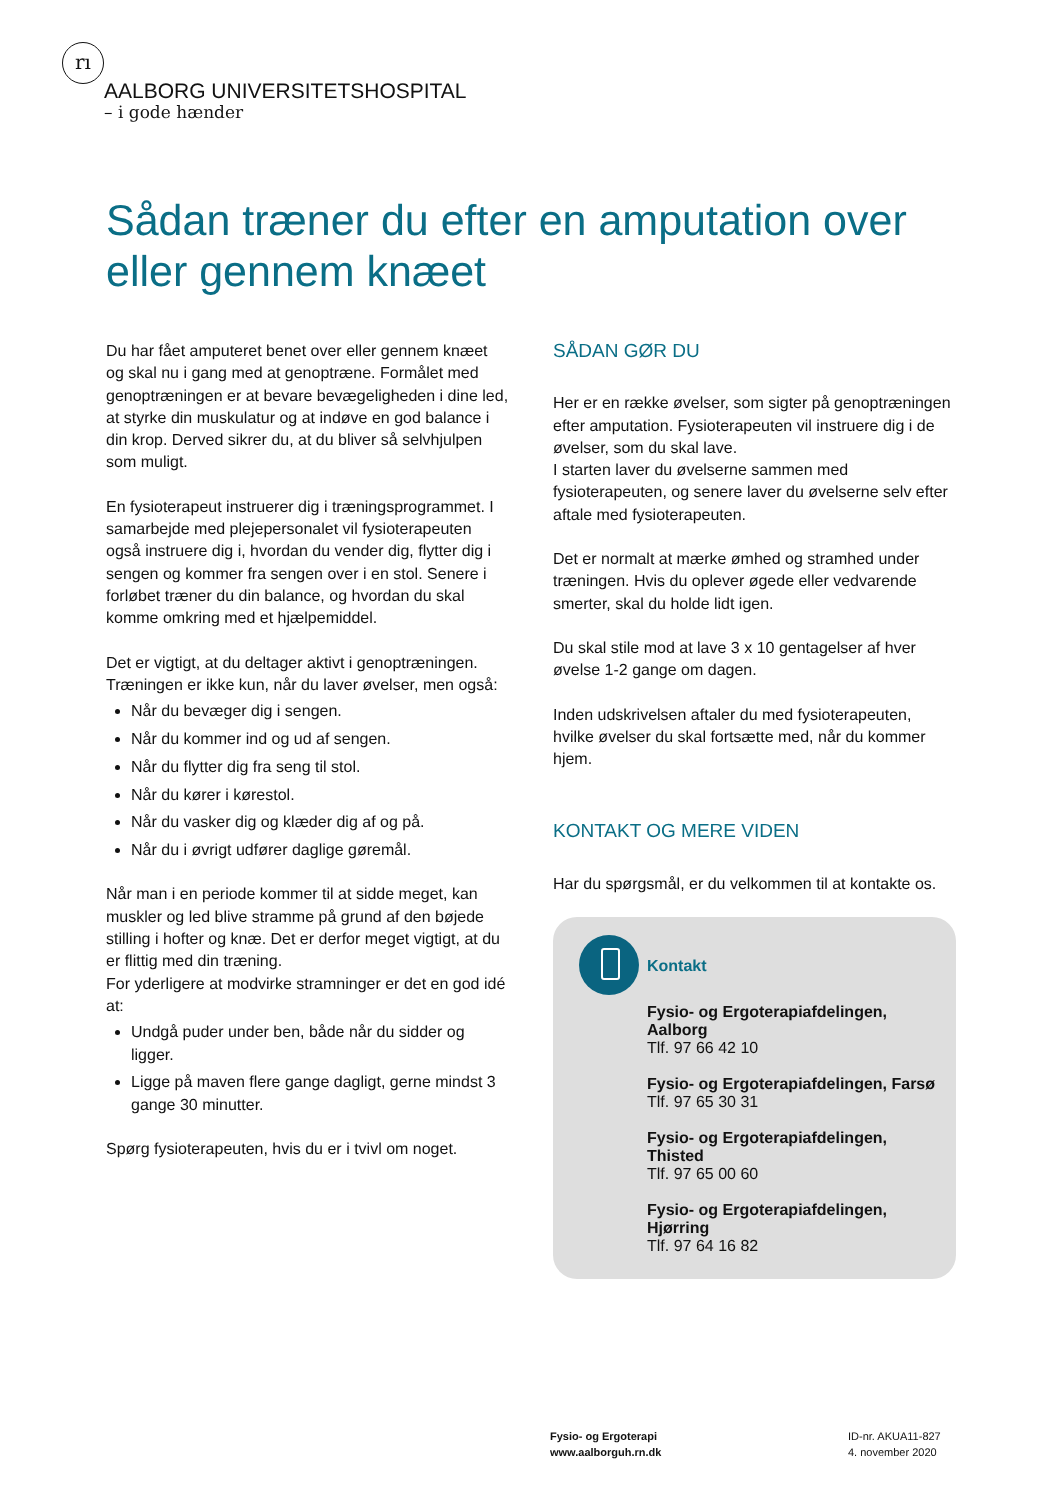rı
AALBORG UNIVERSITETSHOSPITAL
– i gode hænder
Sådan træner du efter en amputation over eller gennem knæet
Du har fået amputeret benet over eller gennem knæet og skal nu i gang med at genoptræne. Formålet med genoptræningen er at bevare bevægeligheden i dine led, at styrke din muskulatur og at indøve en god balance i din krop. Derved sikrer du, at du bliver så selvhjulpen som muligt.
En fysioterapeut instruerer dig i træningsprogrammet. I samarbejde med plejepersonalet vil fysioterapeuten også instruere dig i, hvordan du vender dig, flytter dig i sengen og kommer fra sengen over i en stol. Senere i forløbet træner du din balance, og hvordan du skal komme omkring med et hjælpemiddel.
Det er vigtigt, at du deltager aktivt i genoptræningen. Træningen er ikke kun, når du laver øvelser, men også:
Når du bevæger dig i sengen.
Når du kommer ind og ud af sengen.
Når du flytter dig fra seng til stol.
Når du kører i kørestol.
Når du vasker dig og klæder dig af og på.
Når du i øvrigt udfører daglige gøremål.
Når man i en periode kommer til at sidde meget, kan muskler og led blive stramme på grund af den bøjede stilling i hofter og knæ. Det er derfor meget vigtigt, at du er flittig med din træning.
For yderligere at modvirke stramninger er det en god idé at:
Undgå puder under ben, både når du sidder og ligger.
Ligge på maven flere gange dagligt, gerne mindst 3 gange 30 minutter.
Spørg fysioterapeuten, hvis du er i tvivl om noget.
SÅDAN GØR DU
Her er en række øvelser, som sigter på genoptræningen efter amputation. Fysioterapeuten vil instruere dig i de øvelser, som du skal lave.
I starten laver du øvelserne sammen med fysioterapeuten, og senere laver du øvelserne selv efter aftale med fysioterapeuten.
Det er normalt at mærke ømhed og stramhed under træningen. Hvis du oplever øgede eller vedvarende smerter, skal du holde lidt igen.
Du skal stile mod at lave 3 x 10 gentagelser af hver øvelse 1-2 gange om dagen.
Inden udskrivelsen aftaler du med fysioterapeuten, hvilke øvelser du skal fortsætte med, når du kommer hjem.
KONTAKT OG MERE VIDEN
Har du spørgsmål, er du velkommen til at kontakte os.
Kontakt
Fysio- og Ergoterapiafdelingen, Aalborg
Tlf. 97 66 42 10
Fysio- og Ergoterapiafdelingen, Farsø
Tlf. 97 65 30 31
Fysio- og Ergoterapiafdelingen, Thisted
Tlf. 97 65 00 60
Fysio- og Ergoterapiafdelingen, Hjørring
Tlf. 97 64 16 82
Fysio- og Ergoterapi
www.aalborguh.rn.dk
ID-nr. AKUA11-827
4. november 2020